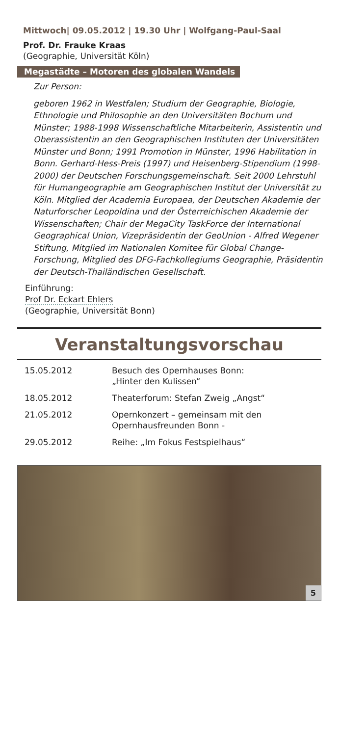Mittwoch| 09.05.2012 | 19.30 Uhr | Wolfgang-Paul-Saal
Prof. Dr. Frauke Kraas
(Geographie, Universität Köln)
Megastädte – Motoren des globalen Wandels
Zur Person:
geboren 1962 in Westfalen; Studium der Geographie, Biologie, Ethnologie und Philosophie an den Universitäten Bochum und Münster; 1988-1998 Wissenschaftliche Mitarbeiterin, Assistentin und Oberassistentin an den Geographischen Instituten der Universitäten Münster und Bonn; 1991 Promotion in Münster, 1996 Habilitation in Bonn. Gerhard-Hess-Preis (1997) und Heisenberg-Stipendium (1998-2000) der Deutschen Forschungsgemeinschaft. Seit 2000 Lehrstuhl für Humangeographie am Geographischen Institut der Universität zu Köln. Mitglied der Academia Europaea, der Deutschen Akademie der Naturforscher Leopoldina und der Österreichischen Akademie der Wissenschaften; Chair der MegaCity TaskForce der International Geographical Union, Vizepräsidentin der GeoUnion - Alfred Wegener Stiftung, Mitglied im Nationalen Komitee für Global Change-Forschung, Mitglied des DFG-Fachkollegiums Geographie, Präsidentin der Deutsch-Thailändischen Gesellschaft.
Einführung:
Prof Dr. Eckart Ehlers
(Geographie, Universität Bonn)
Veranstaltungsvorschau
| 15.05.2012 | Besuch des Opernhauses Bonn: „Hinter den Kulissen“ |
| 18.05.2012 | Theaterforum: Stefan Zweig „Angst“ |
| 21.05.2012 | Opernkonzert – gemeinsam mit den Opernhausfreunden Bonn - |
| 29.05.2012 | Reihe: „Im Fokus Festspielhaus“ |
5